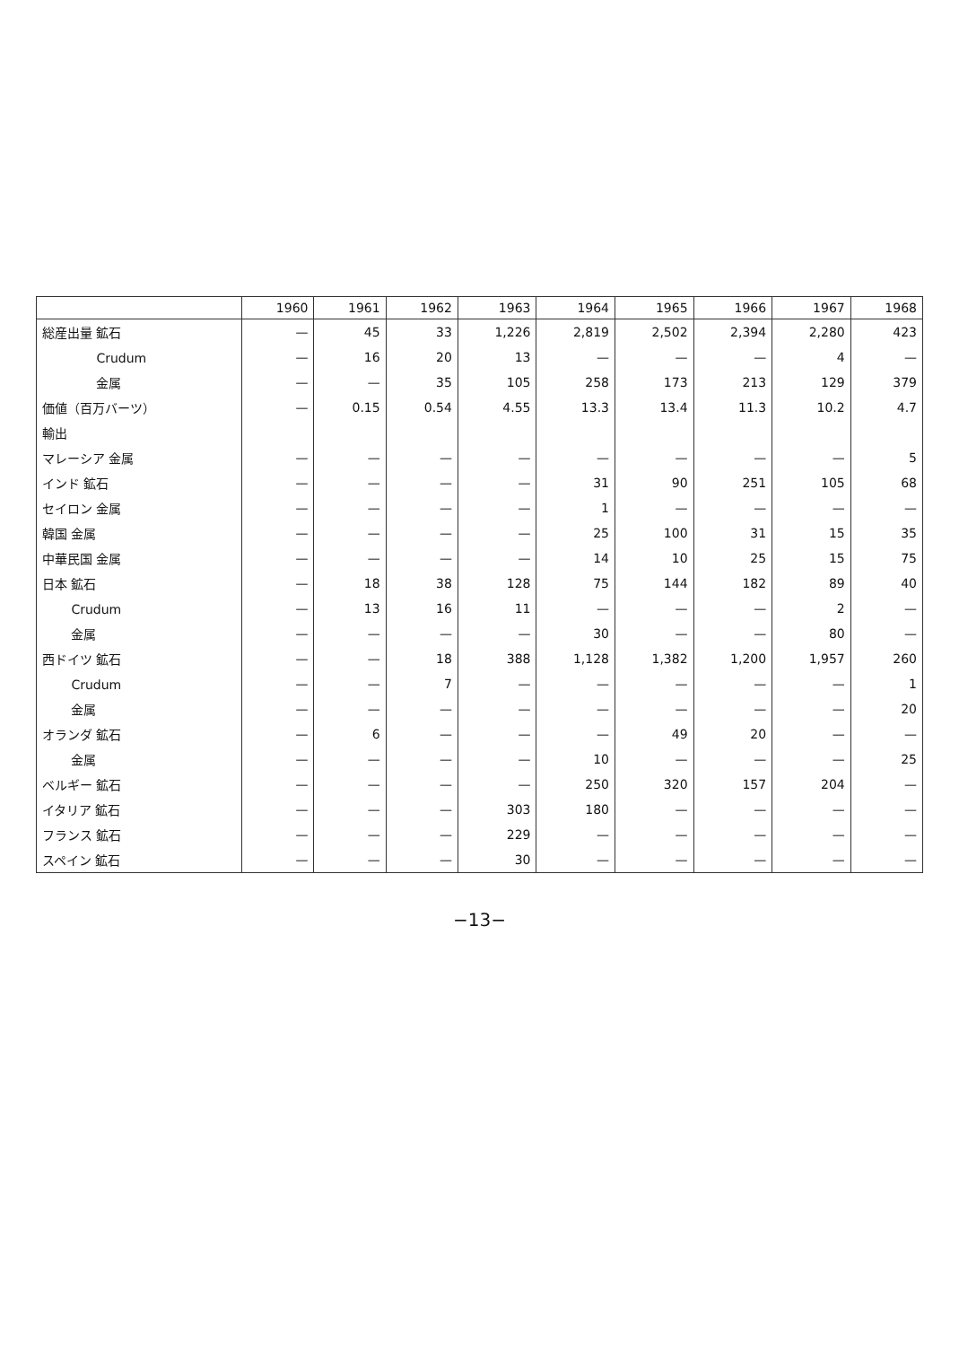| | 1960 | 1961 | 1962 | 1963 | 1964 | 1965 | 1966 | 1967 | 1968 |
| --- | --- | --- | --- | --- | --- | --- | --- | --- | --- |
| 総産出量 鉱石 | — | 45 | 33 | 1,226 | 2,819 | 2,502 | 2,394 | 2,280 | 423 |
| Crudum | — | 16 | 20 | 13 | — | — | — | 4 | — |
| 金属 | — | — | 35 | 105 | 258 | 173 | 213 | 129 | 379 |
| 価値（百万バーツ） | — | 0.15 | 0.54 | 4.55 | 13.3 | 13.4 | 11.3 | 10.2 | 4.7 |
| 輸出 | | | | | | | | | |
| マレーシア 金属 | — | — | — | — | — | — | — | — | 5 |
| インド 鉱石 | — | — | — | — | 31 | 90 | 251 | 105 | 68 |
| セイロン 金属 | — | — | — | — | 1 | — | — | — | — |
| 韓国 金属 | — | — | — | — | 25 | 100 | 31 | 15 | 35 |
| 中華民国 金属 | — | — | — | — | 14 | 10 | 25 | 15 | 75 |
| 日本 鉱石 | — | 18 | 38 | 128 | 75 | 144 | 182 | 89 | 40 |
| Crudum | — | 13 | 16 | 11 | — | — | — | 2 | — |
| 金属 | — | — | — | — | 30 | — | — | 80 | — |
| 西ドイツ 鉱石 | — | — | 18 | 388 | 1,128 | 1,382 | 1,200 | 1,957 | 260 |
| Crudum | — | — | 7 | — | — | — | — | — | 1 |
| 金属 | — | — | — | — | — | — | — | — | 20 |
| オランダ 鉱石 | — | 6 | — | — | — | 49 | 20 | — | — |
| 金属 | — | — | — | — | 10 | — | — | — | 25 |
| ベルギー 鉱石 | — | — | — | — | 250 | 320 | 157 | 204 | — |
| イタリア 鉱石 | — | — | — | 303 | 180 | — | — | — | — |
| フランス 鉱石 | — | — | — | 229 | — | — | — | — | — |
| スペイン 鉱石 | — | — | — | 30 | — | — | — | — | — |
−13−